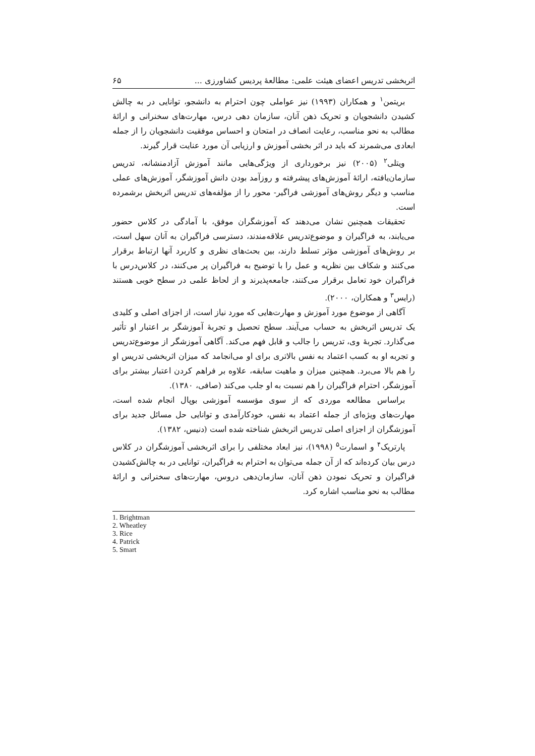اثربخشی تدریس اعضای هیئت علمی: مطالعۀ پردیس کشاورزی ... ۶۵
بریتمن<sup>۱</sup> و همکاران (۱۹۹۳) نیز عواملی چون احترام به دانشجو، توانایی در به چالش کشیدن دانشجویان و تحریک ذهن آنان، سازمان دهی درس، مهارت‌های سخنرانی و ارائۀ مطالب به نحو مناسب، رعایت انصاف در امتحان و احساس موفقیت دانشجویان را از جمله ابعادی می‌شمرند که باید در اثر بخشی آموزش و ارزیابی آن مورد عنایت قرار گیرند.
ویتلی<sup>۲</sup> (۲۰۰۵) نیز برخورداری از ویژگی‌هایی مانند آموزش آزادمنشانه، تدریس سازمان‌یافته، ارائۀ آموزش‌های پیشرفته و روزآمد بودن دانش آموزشگر، آموزش‌های عملی مناسب و دیگر روش‌های آموزشی فراگیر- محور را از مؤلفه‌های تدریس اثربخش برشمرده است.
تحقیقات همچنین نشان می‌دهند که آموزشگران موفق، با آمادگی در کلاس حضور می‌یابند، به فراگیران و موضوع‌تدریس علاقه‌مندند، دسترسی فراگیران به آنان سهل است، بر روش‌های آموزشی مؤثر تسلط دارند، بین بحث‌های نظری و کاربرد آنها ارتباط برقرار می‌کنند و شکاف بین نظریه و عمل را با توضیح به فراگیران پر می‌کنند، در کلاس‌درس با فراگیران خود تعامل برقرار می‌کنند، جامعه‌پذیرند و از لحاظ علمی در سطح خوبی هستند (رایس<sup>۳</sup> و همکاران، ۲۰۰۰).
آگاهی از موضوع مورد آموزش و مهارت‌هایی که مورد نیاز است، از اجزای اصلی و کلیدی یک تدریس اثربخش به حساب می‌آیند. سطح تحصیل و تجربۀ آموزشگر بر اعتبار او تأثیر می‌گذارد. تجربۀ وی، تدریس را جالب و قابل فهم می‌کند. آگاهی آموزشگر از موضوع‌تدریس و تجربه او به کسب اعتماد به نفس بالاتری برای او می‌انجامد که میزان اثربخشی تدریس او را هم بالا می‌برد. همچنین میزان و ماهیت سابقه، علاوه بر فراهم کردن اعتبار بیشتر برای آموزشگر، احترام فراگیران را هم نسبت به او جلب می‌کند (صافی، ۱۳۸۰).
براساس مطالعه موردی که از سوی مؤسسه آموزشی بوپال انجام شده است، مهارت‌های ویژه‌ای از جمله اعتماد به نفس، خودکارآمدی و توانایی حل مسائل جدید برای آموزشگران از اجزای اصلی تدریس اثربخش شناخته شده است (دنیس، ۱۳۸۲).
پارتریک<sup>۴</sup> و اسمارت<sup>۵</sup> (۱۹۹۸)، نیز ابعاد مختلفی را برای اثربخشی آموزشگران در کلاس درس بیان کرده‌اند که از آن جمله می‌توان به احترام به فراگیران، توانایی در به چالش‌کشیدن فراگیران و تحریک نمودن ذهن آنان، سازمان‌دهی دروس، مهارت‌های سخنرانی و ارائۀ مطالب به نحو مناسب اشاره کرد.
1. Brightman
2. Wheatley
3. Rice
4. Patrick
5. Smart